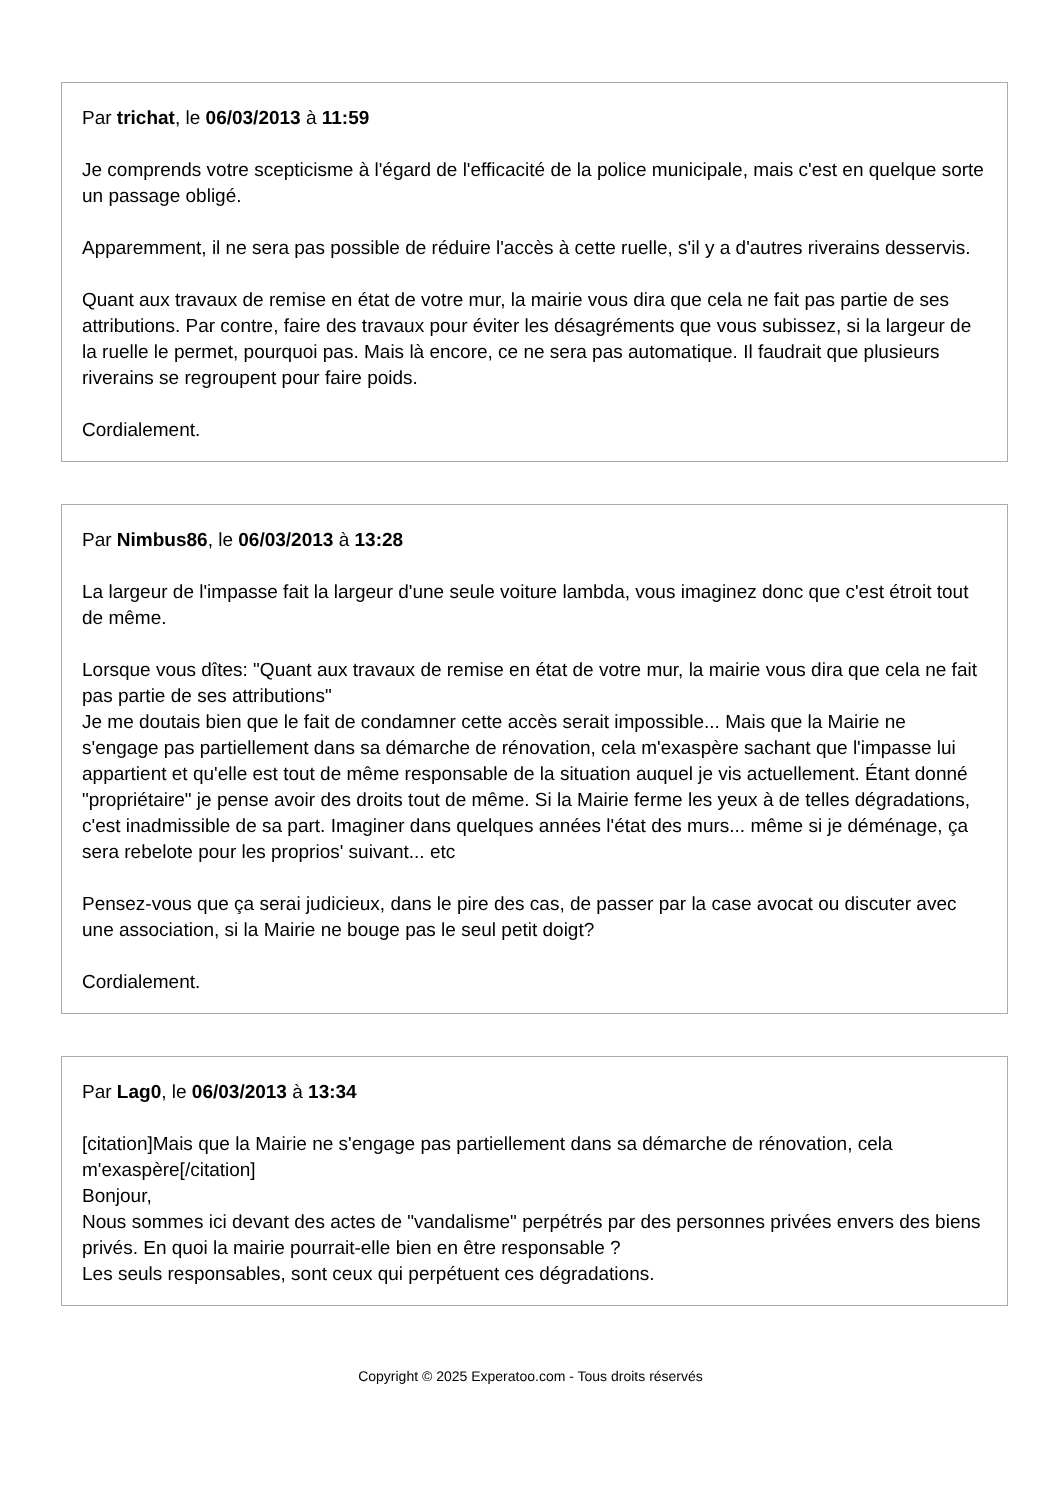Par trichat, le 06/03/2013 à 11:59
Je comprends votre scepticisme à l'égard de l'efficacité de la police municipale, mais c'est en quelque sorte un passage obligé.
Apparemment, il ne sera pas possible de réduire l'accès à cette ruelle, s'il y a d'autres riverains desservis.
Quant aux travaux de remise en état de votre mur, la mairie vous dira que cela ne fait pas partie de ses attributions. Par contre, faire des travaux pour éviter les désagréments que vous subissez, si la largeur de la ruelle le permet, pourquoi pas. Mais là encore, ce ne sera pas automatique. Il faudrait que plusieurs riverains se regroupent pour faire poids.
Cordialement.
Par Nimbus86, le 06/03/2013 à 13:28
La largeur de l'impasse fait la largeur d'une seule voiture lambda, vous imaginez donc que c'est étroit tout de même.
Lorsque vous dîtes: "Quant aux travaux de remise en état de votre mur, la mairie vous dira que cela ne fait pas partie de ses attributions"
Je me doutais bien que le fait de condamner cette accès serait impossible... Mais que la Mairie ne s'engage pas partiellement dans sa démarche de rénovation, cela m'exaspère sachant que l'impasse lui appartient et qu'elle est tout de même responsable de la situation auquel je vis actuellement. Étant donné "propriétaire" je pense avoir des droits tout de même. Si la Mairie ferme les yeux à de telles dégradations, c'est inadmissible de sa part. Imaginer dans quelques années l'état des murs... même si je déménage, ça sera rebelote pour les proprios' suivant... etc
Pensez-vous que ça serai judicieux, dans le pire des cas, de passer par la case avocat ou discuter avec une association, si la Mairie ne bouge pas le seul petit doigt?
Cordialement.
Par Lag0, le 06/03/2013 à 13:34
[citation]Mais que la Mairie ne s'engage pas partiellement dans sa démarche de rénovation, cela m'exaspère[/citation]
Bonjour,
Nous sommes ici devant des actes de "vandalisme" perpétrés par des personnes privées envers des biens privés. En quoi la mairie pourrait-elle bien en être responsable ?
Les seuls responsables, sont ceux qui perpétuent ces dégradations.
Copyright © 2025 Experatoo.com - Tous droits réservés